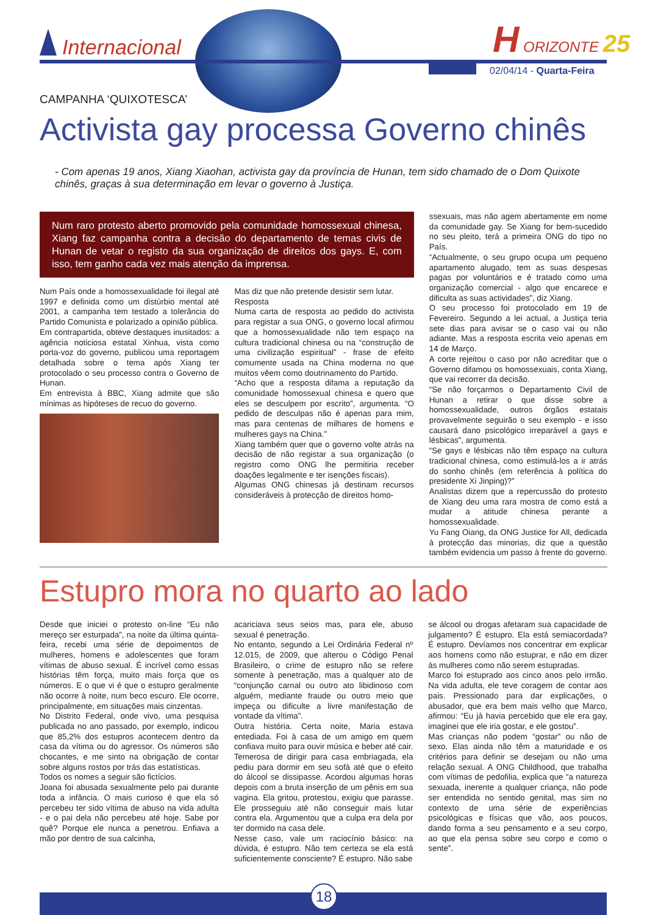Internacional
H ORIZONTE 25
02/04/14 - Quarta-Feira
CAMPANHA ‘QUIXOTESCA’
Activista gay processa Governo chinês
- Com apenas 19 anos, Xiang Xiaohan, activista gay da província de Hunan, tem sido chamado de o Dom Quixote chinês, graças à sua determinação em levar o governo à Justiça.
Num raro protesto aberto promovido pela comunidade homossexual chinesa, Xiang faz campanha contra a decisão do departamento de temas civis de Hunan de vetar o registo da sua organização de direitos dos gays. E, com isso, tem ganho cada vez mais atenção da imprensa.
Num País onde a homossexualidade foi ilegal até 1997 e definida como um distúrbio mental até 2001, a campanha tem testado a tolerância do Partido Comunista e polarizado a opinião pública.
Em contrapartida, obteve destaques inusitados: a agência noticiosa estatal Xinhua, vista como porta-voz do governo, publicou uma reportagem detalhada sobre o tema após Xiang ter protocolado o seu processo contra o Governo de Hunan.
Em entrevista à BBC, Xiang admite que são mínimas as hipóteses de recuo do governo.
Mas diz que não pretende desistir sem lutar.
Resposta
Numa carta de resposta ao pedido do activista para registar a sua ONG, o governo local afirmou que a homossexualidade não tem espaço na cultura tradicional chinesa ou na “construção de uma civilização espiritual” - frase de efeito comumente usada na China moderna no que muitos vêem como doutrinamento do Partido.
“Acho que a resposta difama a reputação da comunidade homossexual chinesa e quero que eles se desculpem por escrito”, argumenta. “O pedido de desculpas não é apenas para mim, mas para centenas de milhares de homens e mulheres gays na China.”
Xiang também quer que o governo volte atrás na decisão de não registar a sua organização (o registro como ONG lhe permitiria receber doações legalmente e ter isenções fiscais).
Algumas ONG chinesas já destinam recursos consideráveis à protecção de direitos homo-
ssexuais, mas não agem abertamente em nome da comunidade gay. Se Xiang for bem-sucedido no seu pleito, terá a primeira ONG do tipo no País.
“Actualmente, o seu grupo ocupa um pequeno apartamento alugado, tem as suas despesas pagas por voluntários e é tratado como uma organização comercial - algo que encarece e dificulta as suas actividades”, diz Xiang.
O seu processo foi protocolado em 19 de Fevereiro. Segundo a lei actual, a Justiça teria sete dias para avisar se o caso vai ou não adiante. Mas a resposta escrita veio apenas em 14 de Março.
A corte rejeitou o caso por não acreditar que o Governo difamou os homossexuais, conta Xiang, que vai recorrer da decisão.
“Se não forçarmos o Departamento Civil de Hunan a retirar o que disse sobre a homossexualidade, outros órgãos estatais provavelmente seguirão o seu exemplo - e isso causará dano psicológico irreparável a gays e lésbicas”, argumenta.
“Se gays e lésbicas não têm espaço na cultura tradicional chinesa, como estimulá-los a ir atrás do sonho chinês (em referência à política do presidente Xi Jinping)?”
Analistas dizem que a repercussão do protesto de Xiang deu uma rara mostra de como está a mudar a atitude chinesa perante a homossexualidade.
Yu Fang Oiang, da ONG Justice for All, dedicada à protecção das minorias, diz que a questão também evidencia um passo à frente do governo.
Estupro mora no quarto ao lado
Desde que iniciei o protesto on-line “Eu não mereço ser esturpada”, na noite da última quinta-feira, recebi uma série de depoimentos de mulheres, homens e adolescentes que foram vítimas de abuso sexual. É incrível como essas histórias têm força, muito mais força que os números. E o que vi é que o estupro geralmente não ocorre à noite, num beco escuro. Ele ocorre, principalmente, em situações mais cinzentas.
No Distrito Federal, onde vivo, uma pesquisa publicada no ano passado, por exemplo, indicou que 85,2% dos estupros acontecem dentro da casa da vítima ou do agressor. Os números são chocantes, e me sinto na obrigação de contar sobre alguns rostos por trás das estatísticas.
Todos os nomes a seguir são fictícios.
Joana foi abusada sexualmente pelo pai durante toda a infância. O mais curioso é que ela só percebeu ter sido vítima de abuso na vida adulta - e o pai dela não percebeu até hoje. Sabe por quê? Porque ele nunca a penetrou. Enfiava a mão por dentro de sua calcinha,
acariciava seus seios mas, para ele, abuso sexual é penetração.
No entanto, segundo a Lei Ordinária Federal nº 12.015, de 2009, que alterou o Código Penal Brasileiro, o crime de estupro não se refere somente à penetração, mas a qualquer ato de “conjunção carnal ou outro ato libidinoso com alguém, mediante fraude ou outro meio que impeça ou dificulte a livre manifestação de vontade da vítima”.
Outra história. Certa noite, Maria estava entediada. Foi à casa de um amigo em quem confiava muito para ouvir música e beber até cair. Temerosa de dirigir para casa embriagada, ela pediu para dormir em seu sofá até que o efeito do álcool se dissipasse. Acordou algumas horas depois com a bruta inserção de um pênis em sua vagina. Ela gritou, protestou, exigiu que parasse. Ele prosseguiu até não conseguir mais lutar contra ela. Argumentou que a culpa era dela por ter dormido na casa dele.
Nesse caso, vale um raciocínio básico: na dúvida, é estupro. Não tem certeza se ela está suficientemente consciente? É estupro. Não sabe
se álcool ou drogas afetaram sua capacidade de julgamento? É estupro. Ela está semiacordada? É estupro. Devíamos nos concentrar em explicar aos homens como não estuprar, e não em dizer às mulheres como não serem estupradas.
Marco foi estuprado aos cinco anos pelo irmão. Na vida adulta, ele teve coragem de contar aos pais. Pressionado para dar explicações, o abusador, que era bem mais velho que Marco, afirmou: “Eu já havia percebido que ele era gay, imaginei que ele iria gostar, e ele gostou”.
Mas crianças não podem “gostar” ou não de sexo. Elas ainda não têm a maturidade e os critérios para definir se desejam ou não uma relação sexual. A ONG Childhood, que trabalha com vítimas de pedofilia, explica que “a natureza sexuada, inerente a qualquer criança, não pode ser entendida no sentido genital, mas sim no contexto de uma série de experiências psicológicas e físicas que vão, aos poucos, dando forma a seu pensamento e a seu corpo, ao que ela pensa sobre seu corpo e como o sente”.
18